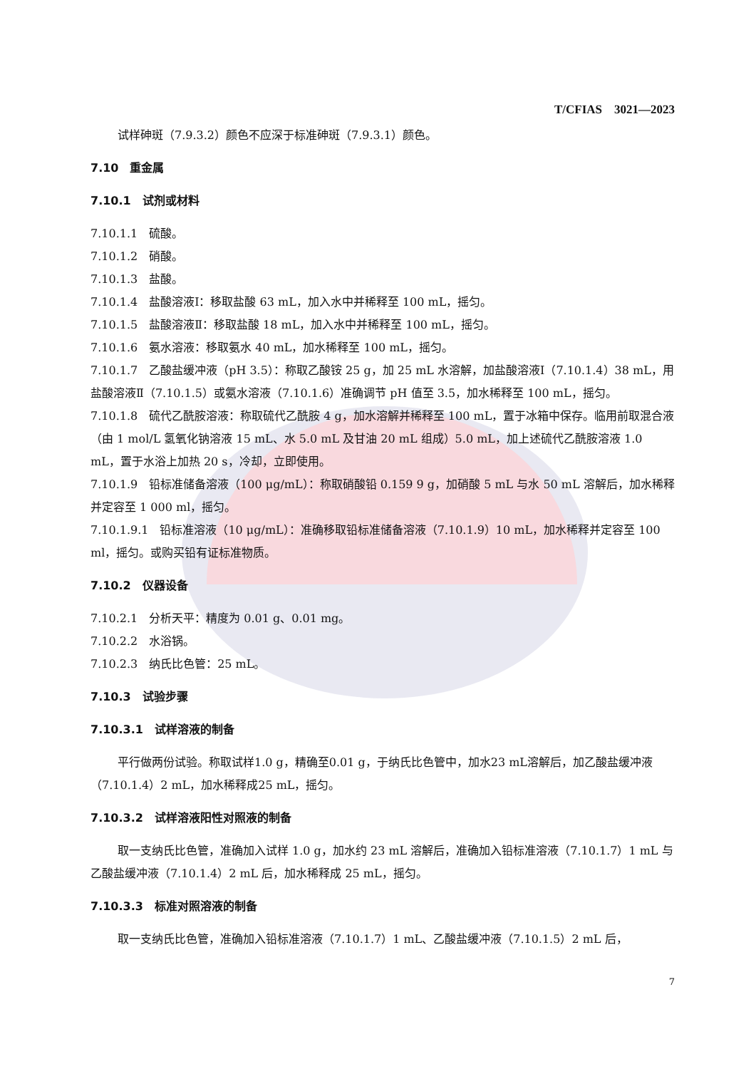T/CFIAS　3021—2023
试样砷斑（7.9.3.2）颜色不应深于标准砷斑（7.9.3.1）颜色。
7.10　重金属
7.10.1　试剂或材料
7.10.1.1　硫酸。
7.10.1.2　硝酸。
7.10.1.3　盐酸。
7.10.1.4　盐酸溶液Ⅰ：移取盐酸 63 mL，加入水中并稀释至 100 mL，摇匀。
7.10.1.5　盐酸溶液Ⅱ：移取盐酸 18 mL，加入水中并稀释至 100 mL，摇匀。
7.10.1.6　氨水溶液：移取氨水 40 mL，加水稀释至 100 mL，摇匀。
7.10.1.7　乙酸盐缓冲液（pH 3.5）：称取乙酸铵 25 g，加 25 mL 水溶解，加盐酸溶液Ⅰ（7.10.1.4）38 mL，用盐酸溶液Ⅱ（7.10.1.5）或氨水溶液（7.10.1.6）准确调节 pH 值至 3.5，加水稀释至 100 mL，摇匀。
7.10.1.8　硫代乙酰胺溶液：称取硫代乙酰胺 4 g，加水溶解并稀释至 100 mL，置于冰箱中保存。临用前取混合液（由 1 mol/L 氢氧化钠溶液 15 mL、水 5.0 mL 及甘油 20 mL 组成）5.0 mL，加上述硫代乙酰胺溶液 1.0 mL，置于水浴上加热 20 s，冷却，立即使用。
7.10.1.9　铅标准储备溶液（100 μg/mL）：称取硝酸铅 0.159 9 g，加硝酸 5 mL 与水 50 mL 溶解后，加水稀释并定容至 1 000 ml，摇匀。
7.10.1.9.1　铅标准溶液（10 μg/mL）：准确移取铅标准储备溶液（7.10.1.9）10 mL，加水稀释并定容至 100 ml，摇匀。或购买铅有证标准物质。
7.10.2　仪器设备
7.10.2.1　分析天平：精度为 0.01 g、0.01 mg。
7.10.2.2　水浴锅。
7.10.2.3　纳氏比色管：25 mL。
7.10.3　试验步骤
7.10.3.1　试样溶液的制备
平行做两份试验。称取试样1.0 g，精确至0.01 g，于纳氏比色管中，加水23 mL溶解后，加乙酸盐缓冲液（7.10.1.4）2 mL，加水稀释成25 mL，摇匀。
7.10.3.2　试样溶液阳性对照液的制备
取一支纳氏比色管，准确加入试样 1.0 g，加水约 23 mL 溶解后，准确加入铅标准溶液（7.10.1.7）1 mL 与乙酸盐缓冲液（7.10.1.4）2 mL 后，加水稀释成 25 mL，摇匀。
7.10.3.3　标准对照溶液的制备
取一支纳氏比色管，准确加入铅标准溶液（7.10.1.7）1 mL、乙酸盐缓冲液（7.10.1.5）2 mL 后，
7